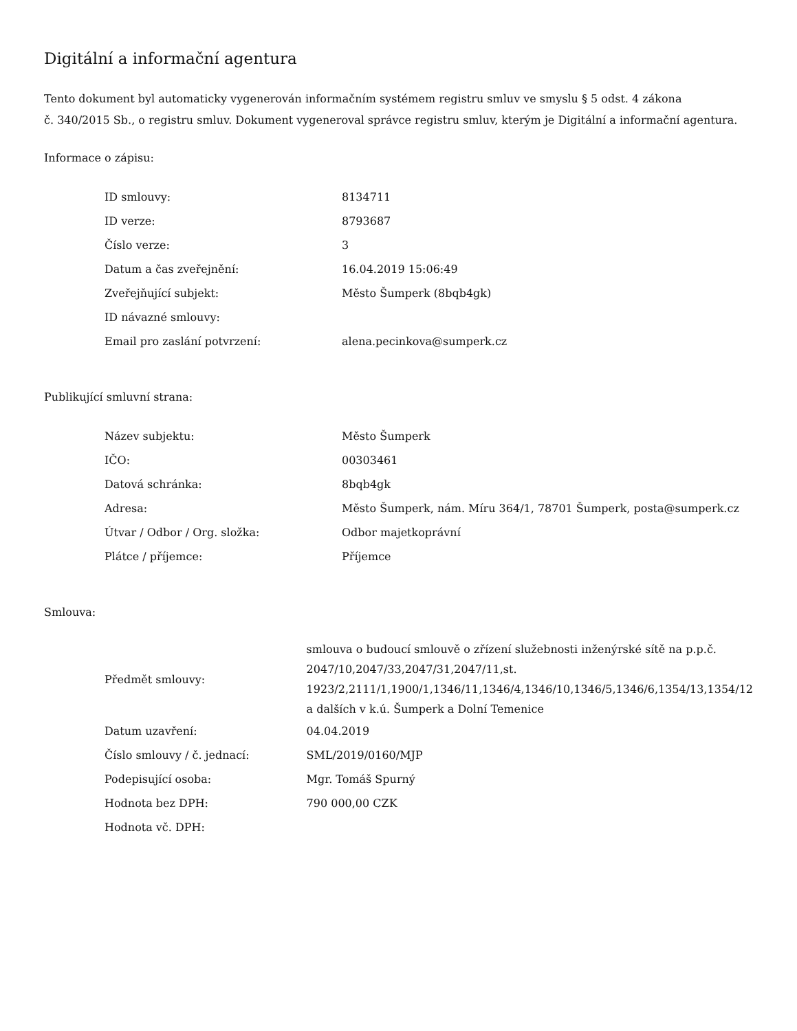Digitální a informační agentura
Tento dokument byl automaticky vygenerován informačním systémem registru smluv ve smyslu § 5 odst. 4 zákona
č. 340/2015 Sb., o registru smluv. Dokument vygeneroval správce registru smluv, kterým je Digitální a informační agentura.
Informace o zápisu:
| ID smlouvy: | 8134711 |
| ID verze: | 8793687 |
| Číslo verze: | 3 |
| Datum a čas zveřejnění: | 16.04.2019 15:06:49 |
| Zveřejňující subjekt: | Město Šumperk (8bqb4gk) |
| ID návazné smlouvy: | |
| Email pro zaslání potvrzení: | alena.pecinkova@sumperk.cz |
Publikující smluvní strana:
| Název subjektu: | Město Šumperk |
| IČO: | 00303461 |
| Datová schránka: | 8bqb4gk |
| Adresa: | Město Šumperk, nám. Míru 364/1, 78701 Šumperk, posta@sumperk.cz |
| Útvar / Odbor / Org. složka: | Odbor majetkoprávní |
| Plátce / příjemce: | Příjemce |
Smlouva:
| Předmět smlouvy: | smlouva o budoucí smlouvě o zřízení služebnosti inženýrské sítě na p.p.č. 2047/10,2047/33,2047/31,2047/11,st. 1923/2,2111/1,1900/1,1346/11,1346/4,1346/10,1346/5,1346/6,1354/13,1354/12 a dalších v k.ú. Šumperk a Dolní Temenice |
| Datum uzavření: | 04.04.2019 |
| Číslo smlouvy / č. jednací: | SML/2019/0160/MJP |
| Podepisující osoba: | Mgr. Tomáš Spurný |
| Hodnota bez DPH: | 790 000,00 CZK |
| Hodnota vč. DPH: | |